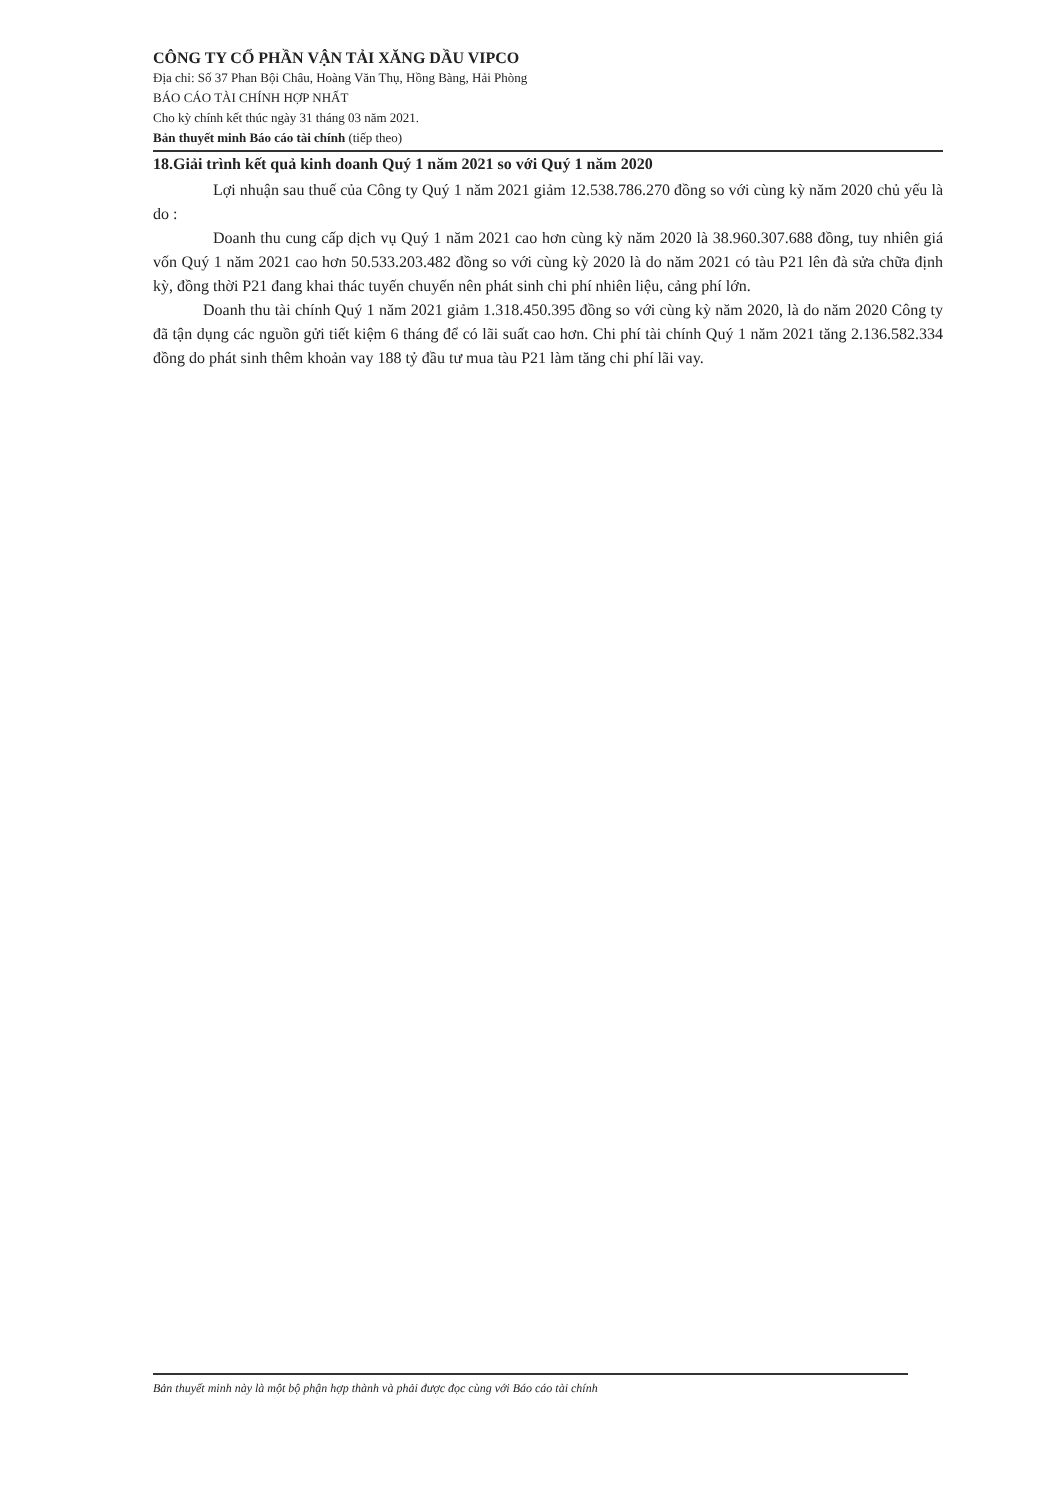CÔNG TY CỔ PHẦN VẬN TẢI XĂNG DẦU VIPCO
Địa chỉ: Số 37 Phan Bội Châu, Hoàng Văn Thụ, Hồng Bàng, Hải Phòng
BÁO CÁO TÀI CHÍNH HỢP NHẤT
Cho kỳ chính kết thúc ngày 31 tháng 03 năm 2021.
Bản thuyết minh Báo cáo tài chính (tiếp theo)
18.Giải trình kết quả kinh doanh Quý 1 năm 2021 so với Quý 1 năm 2020
Lợi nhuận sau thuế của Công ty Quý 1 năm 2021 giảm 12.538.786.270 đồng so với cùng kỳ năm 2020 chủ yếu là do :
Doanh thu cung cấp dịch vụ Quý 1 năm 2021 cao hơn cùng kỳ năm 2020 là 38.960.307.688 đồng, tuy nhiên giá vốn Quý 1 năm 2021 cao hơn 50.533.203.482 đồng so với cùng kỳ 2020 là do năm 2021 có tàu P21 lên đà sửa chữa định kỳ, đồng thời P21 đang khai thác tuyến chuyến nên phát sinh chi phí nhiên liệu, cảng phí lớn.
Doanh thu tài chính Quý 1 năm 2021 giảm 1.318.450.395 đồng so với cùng kỳ năm 2020, là do năm 2020 Công ty đã tận dụng các nguồn gửi tiết kiệm 6 tháng để có lãi suất cao hơn. Chi phí tài chính Quý 1 năm 2021 tăng 2.136.582.334 đồng do phát sinh thêm khoản vay 188 tỷ đầu tư mua tàu P21 làm tăng chi phí lãi vay.
Bản thuyết minh này là một bộ phận hợp thành và phải được đọc cùng với Báo cáo tài chính